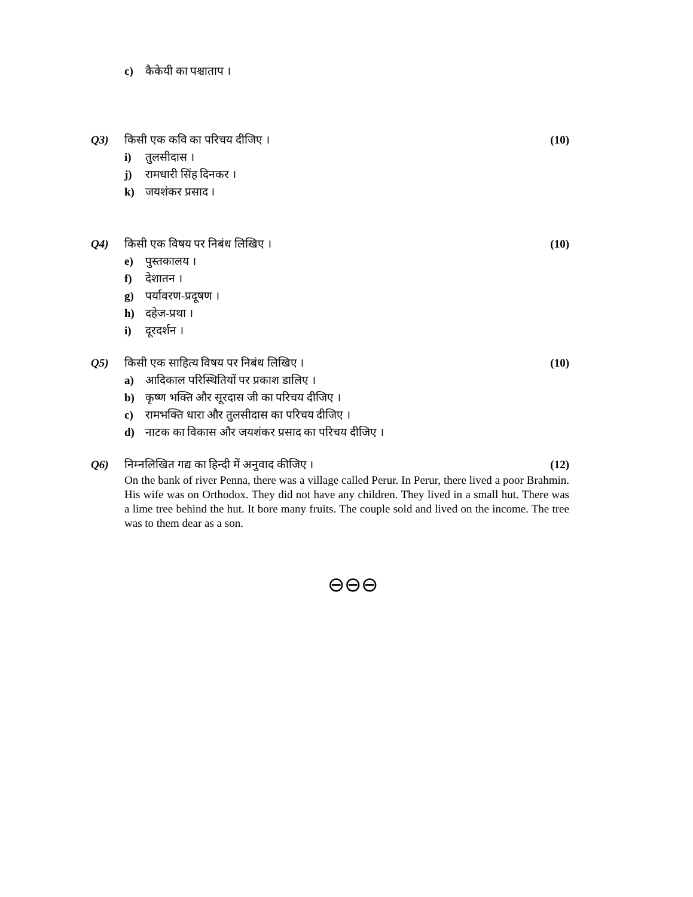c) कैकेयी का पश्चाताप ।
Q3) किसी एक कवि का परिचय दीजिए । (10)
i) तुलसीदास ।
j) रामधारी सिंह दिनकर ।
k) जयशंकर प्रसाद ।
Q4) किसी एक विषय पर निबंध लिखिए । (10)
e) पुस्तकालय ।
f) देशातन ।
g) पर्यावरण-प्रदूषण ।
h) दहेज-प्रथा ।
i) दूरदर्शन ।
Q5) किसी एक साहित्य विषय पर निबंध लिखिए । (10)
a) आदिकाल परिस्थितियों पर प्रकाश डालिए ।
b) कृष्ण भक्ति और सूरदास जी का परिचय दीजिए ।
c) रामभक्ति धारा और तुलसीदास का परिचय दीजिए ।
d) नाटक का विकास और जयशंकर प्रसाद का परिचय दीजिए ।
Q6) निम्नलिखित गद्य का हिन्दी में अनुवाद कीजिए । (12)
On the bank of river Penna, there was a village called Perur. In Perur, there lived a poor Brahmin. His wife was on Orthodox. They did not have any children. They lived in a small hut. There was a lime tree behind the hut. It bore many fruits. The couple sold and lived on the income. The tree was to them dear as a son.
⊖⊖⊖